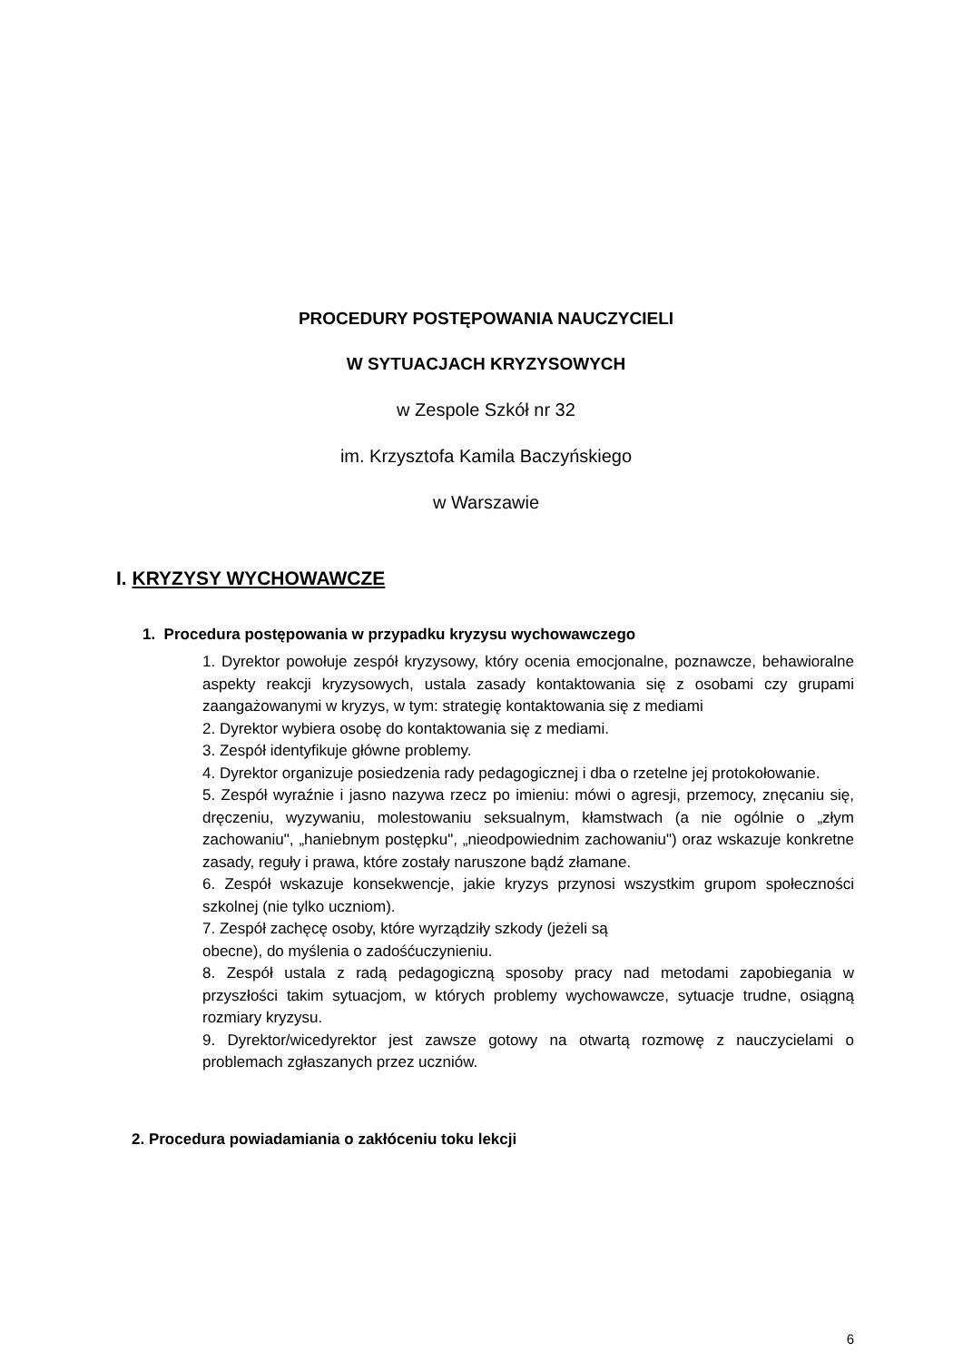PROCEDURY POSTĘPOWANIA NAUCZYCIELI
W SYTUACJACH KRYZYSOWYCH
w Zespole Szkół nr 32
im. Krzysztofa Kamila Baczyńskiego
w Warszawie
I. KRYZYSY WYCHOWAWCZE
1. Procedura postępowania w przypadku kryzysu wychowawczego
1. Dyrektor powołuje zespół kryzysowy, który ocenia emocjonalne, poznawcze, behawioralne aspekty reakcji kryzysowych, ustala zasady kontaktowania się z osobami czy grupami zaangażowanymi w kryzys, w tym: strategię kontaktowania się z mediami
2. Dyrektor wybiera osobę do kontaktowania się z mediami.
3. Zespół identyfikuje główne problemy.
4. Dyrektor organizuje posiedzenia rady pedagogicznej i dba o rzetelne jej protokołowanie.
5. Zespół wyraźnie i jasno nazywa rzecz po imieniu: mówi o agresji, przemocy, znęcaniu się, dręczeniu, wyzywaniu, molestowaniu seksualnym, kłamstwach (a nie ogólnie o „złym zachowaniu", „haniebnym postępku", „nieodpowiednim zachowaniu") oraz wskazuje konkretne zasady, reguły i prawa, które zostały naruszone bądź złamane.
6. Zespół wskazuje konsekwencje, jakie kryzys przynosi wszystkim grupom społeczności szkolnej (nie tylko uczniom).
7. Zespół zachęcę osoby, które wyrządziły szkody (jeżeli są
obecne), do myślenia o zadośćuczynieniu.
8. Zespół ustala z radą pedagogiczną sposoby pracy nad metodami zapobiegania w przyszłości takim sytuacjom, w których problemy wychowawcze, sytuacje trudne, osiągną rozmiary kryzysu.
9. Dyrektor/wicedyrektor jest zawsze gotowy na otwartą rozmowę z nauczycielami o problemach zgłaszanych przez uczniów.
2. Procedura powiadamiania o zakłóceniu toku lekcji
6